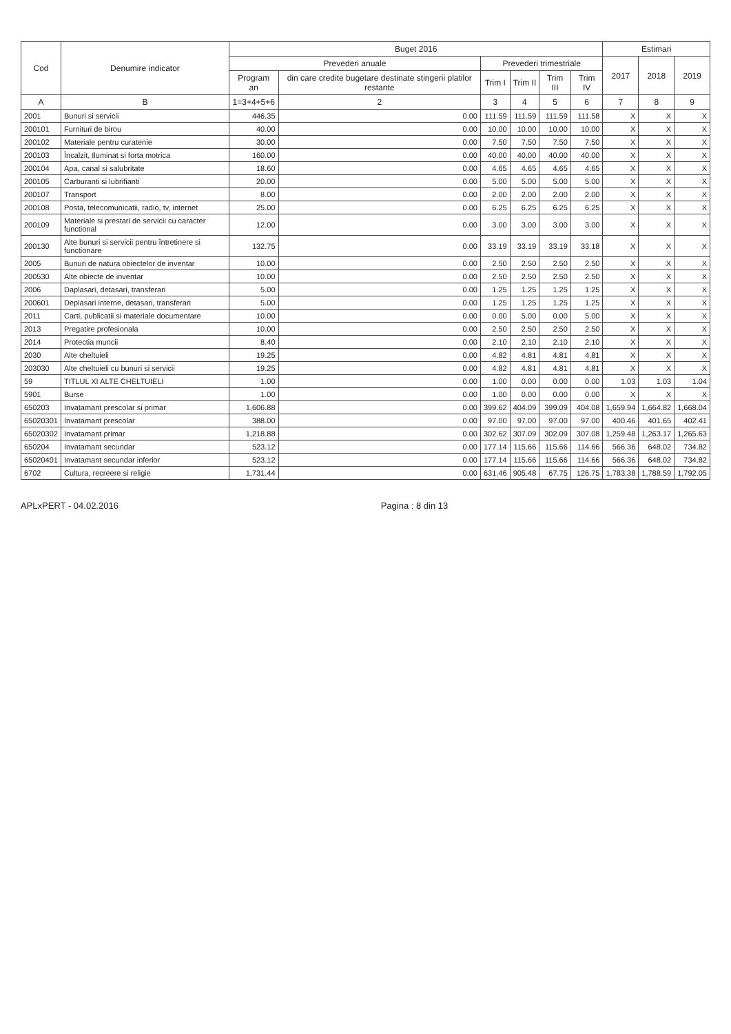| Cod | Denumire indicator | Buget 2016 | | | | | | Estimari | | |
| --- | --- | --- | --- | --- | --- | --- | --- | --- | --- | --- |
| | | Prevederi anuale | | Prevederi trimestriale | | | | 2017 | 2018 | 2019 |
| | | Program an | din care credite bugetare destinate stingerii platilor restante | Trim I | Trim II | Trim III | Trim IV | | | |
| A | B | 1=3+4+5+6 | 2 | 3 | 4 | 5 | 6 | 7 | 8 | 9 |
| 2001 | Bunuri si servicii | 446.35 | 0.00 | 111.59 | 111.59 | 111.59 | 111.58 | X | X | X |
| 200101 | Furnituri de birou | 40.00 | 0.00 | 10.00 | 10.00 | 10.00 | 10.00 | X | X | X |
| 200102 | Materiale pentru curatenie | 30.00 | 0.00 | 7.50 | 7.50 | 7.50 | 7.50 | X | X | X |
| 200103 | Încalzit, Iluminat si forta motrica | 160.00 | 0.00 | 40.00 | 40.00 | 40.00 | 40.00 | X | X | X |
| 200104 | Apa, canal si salubritate | 18.60 | 0.00 | 4.65 | 4.65 | 4.65 | 4.65 | X | X | X |
| 200105 | Carburanti si lubrifianti | 20.00 | 0.00 | 5.00 | 5.00 | 5.00 | 5.00 | X | X | X |
| 200107 | Transport | 8.00 | 0.00 | 2.00 | 2.00 | 2.00 | 2.00 | X | X | X |
| 200108 | Posta, telecomunicatii, radio, tv, internet | 25.00 | 0.00 | 6.25 | 6.25 | 6.25 | 6.25 | X | X | X |
| 200109 | Materiale si prestari de servicii cu caracter functional | 12.00 | 0.00 | 3.00 | 3.00 | 3.00 | 3.00 | X | X | X |
| 200130 | Alte bunuri si servicii pentru întretinere si functionare | 132.75 | 0.00 | 33.19 | 33.19 | 33.19 | 33.18 | X | X | X |
| 2005 | Bunuri de natura obiectelor de inventar | 10.00 | 0.00 | 2.50 | 2.50 | 2.50 | 2.50 | X | X | X |
| 200530 | Alte obiecte de inventar | 10.00 | 0.00 | 2.50 | 2.50 | 2.50 | 2.50 | X | X | X |
| 2006 | Daplasari, detasari, transferari | 5.00 | 0.00 | 1.25 | 1.25 | 1.25 | 1.25 | X | X | X |
| 200601 | Deplasari interne, detasari, transferari | 5.00 | 0.00 | 1.25 | 1.25 | 1.25 | 1.25 | X | X | X |
| 2011 | Carti, publicatii si materiale documentare | 10.00 | 0.00 | 0.00 | 5.00 | 0.00 | 5.00 | X | X | X |
| 2013 | Pregatire profesionala | 10.00 | 0.00 | 2.50 | 2.50 | 2.50 | 2.50 | X | X | X |
| 2014 | Protectia muncii | 8.40 | 0.00 | 2.10 | 2.10 | 2.10 | 2.10 | X | X | X |
| 2030 | Alte cheltuieli | 19.25 | 0.00 | 4.82 | 4.81 | 4.81 | 4.81 | X | X | X |
| 203030 | Alte cheltuieli cu bunuri si servicii | 19.25 | 0.00 | 4.82 | 4.81 | 4.81 | 4.81 | X | X | X |
| 59 | TITLUL XI ALTE CHELTUIELI | 1.00 | 0.00 | 1.00 | 0.00 | 0.00 | 0.00 | 1.03 | 1.03 | 1.04 |
| 5901 | Burse | 1.00 | 0.00 | 1.00 | 0.00 | 0.00 | 0.00 | X | X | X |
| 650203 | Invatamant prescolar si primar | 1,606.88 | 0.00 | 399.62 | 404.09 | 399.09 | 404.08 | 1,659.94 | 1,664.82 | 1,668.04 |
| 65020301 | Invatamant prescolar | 388.00 | 0.00 | 97.00 | 97.00 | 97.00 | 97.00 | 400.46 | 401.65 | 402.41 |
| 65020302 | Invatamant primar | 1,218.88 | 0.00 | 302.62 | 307.09 | 302.09 | 307.08 | 1,259.48 | 1,263.17 | 1,265.63 |
| 650204 | Invatamant secundar | 523.12 | 0.00 | 177.14 | 115.66 | 115.66 | 114.66 | 566.36 | 648.02 | 734.82 |
| 65020401 | Invatamant secundar inferior | 523.12 | 0.00 | 177.14 | 115.66 | 115.66 | 114.66 | 566.36 | 648.02 | 734.82 |
| 6702 | Cultura, recreere si religie | 1,731.44 | 0.00 | 631.46 | 905.48 | 67.75 | 126.75 | 1,783.38 | 1,788.59 | 1,792.05 |
APLxPERT - 04.02.2016 Pagina : 8 din 13